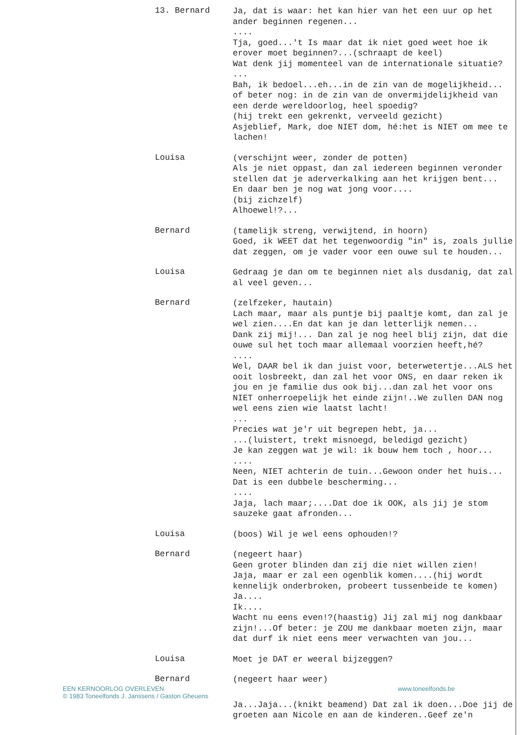13. Bernard
Ja, dat is waar: het kan hier van het een uur op het ander beginnen regenen...
....
Tja, goed...'t Is maar dat ik niet goed weet hoe ik erover moet beginnen?...(schraapt de keel)
Wat denk jij momenteel van de internationale situatie?
...
Bah, ik bedoel...eh...in de zin van de mogelijkheid... of beter nog: in de zin van de onvermijdelijkheid van een derde wereldoorlog, heel spoedig?
(hij trekt een gekrenkt, verveeld gezicht)
Asjeblief, Mark, doe NIET dom, hé:het is NIET om mee te lachen!
Louisa
(verschijnt weer, zonder de potten)
Als je niet oppast, dan zal iedereen beginnen veronder stellen dat je aderverkalking aan het krijgen bent...
En daar ben je nog wat jong voor....
(bij zichzelf)
Alhoewel!?...
Bernard
(tamelijk streng, verwijtend, in hoorn)
Goed, ik WEET dat het tegenwoordig "in" is, zoals jullie dat zeggen, om je vader voor een ouwe sul te houden...
Louisa
Gedraag je dan om te beginnen niet als dusdanig, dat zal al veel geven...
Bernard
(zelfzeker, hautain)
Lach maar, maar als puntje bij paaltje komt, dan zal je wel zien....En dat kan je dan letterlijk nemen...
Dank zij mij!... Dan zal je nog heel blij zijn, dat die ouwe sul het toch maar allemaal voorzien heeft,hé?
....
Wel, DAAR bel ik dan juist voor, beterwetertje...ALS het ooit losbreekt, dan zal het voor ONS, en daar reken ik jou en je familie dus ook bij...dan zal het voor ons NIET onherroepelijk het einde zijn!..We zullen DAN nog wel eens zien wie laatst lacht!
...
Precies wat je'r uit begrepen hebt, ja...
...(luistert, trekt misnoegd, beledigd gezicht)
Je kan zeggen wat je wil: ik bouw hem toch , hoor...
....
Neen, NIET achterin de tuin...Gewoon onder het huis...
Dat is een dubbele bescherming...
....
Jaja, lach maar;....Dat doe ik OOK, als jij je stom sauzeke gaat afronden...
Louisa
(boos) Wil je wel eens ophouden!?
Bernard
(negeert haar)
Geen groter blinden dan zij die niet willen zien!
Jaja, maar er zal een ogenblik komen....(hij wordt kennelijk onderbroken, probeert tussenbeide te komen)
Ja....
Ik....
Wacht nu eens even!?(haastig) Jij zal mij nog dankbaar zijn!...Of beter: je ZOU me dankbaar moeten zijn, maar dat durf ik niet eens meer verwachten van jou...
Louisa
Moet je DAT er weeral bijzeggen?
Bernard
(negeert haar weer)
EEN KERNOORLOG OVERLEVEN
© 1983 Toneelfonds J. Janssens / Gaston Gheuens
www.toneelfonds.be
Ja...Jaja...(knikt beamend) Dat zal ik doen...Doe jij de groeten aan Nicole en aan de kinderen..Geef ze'n